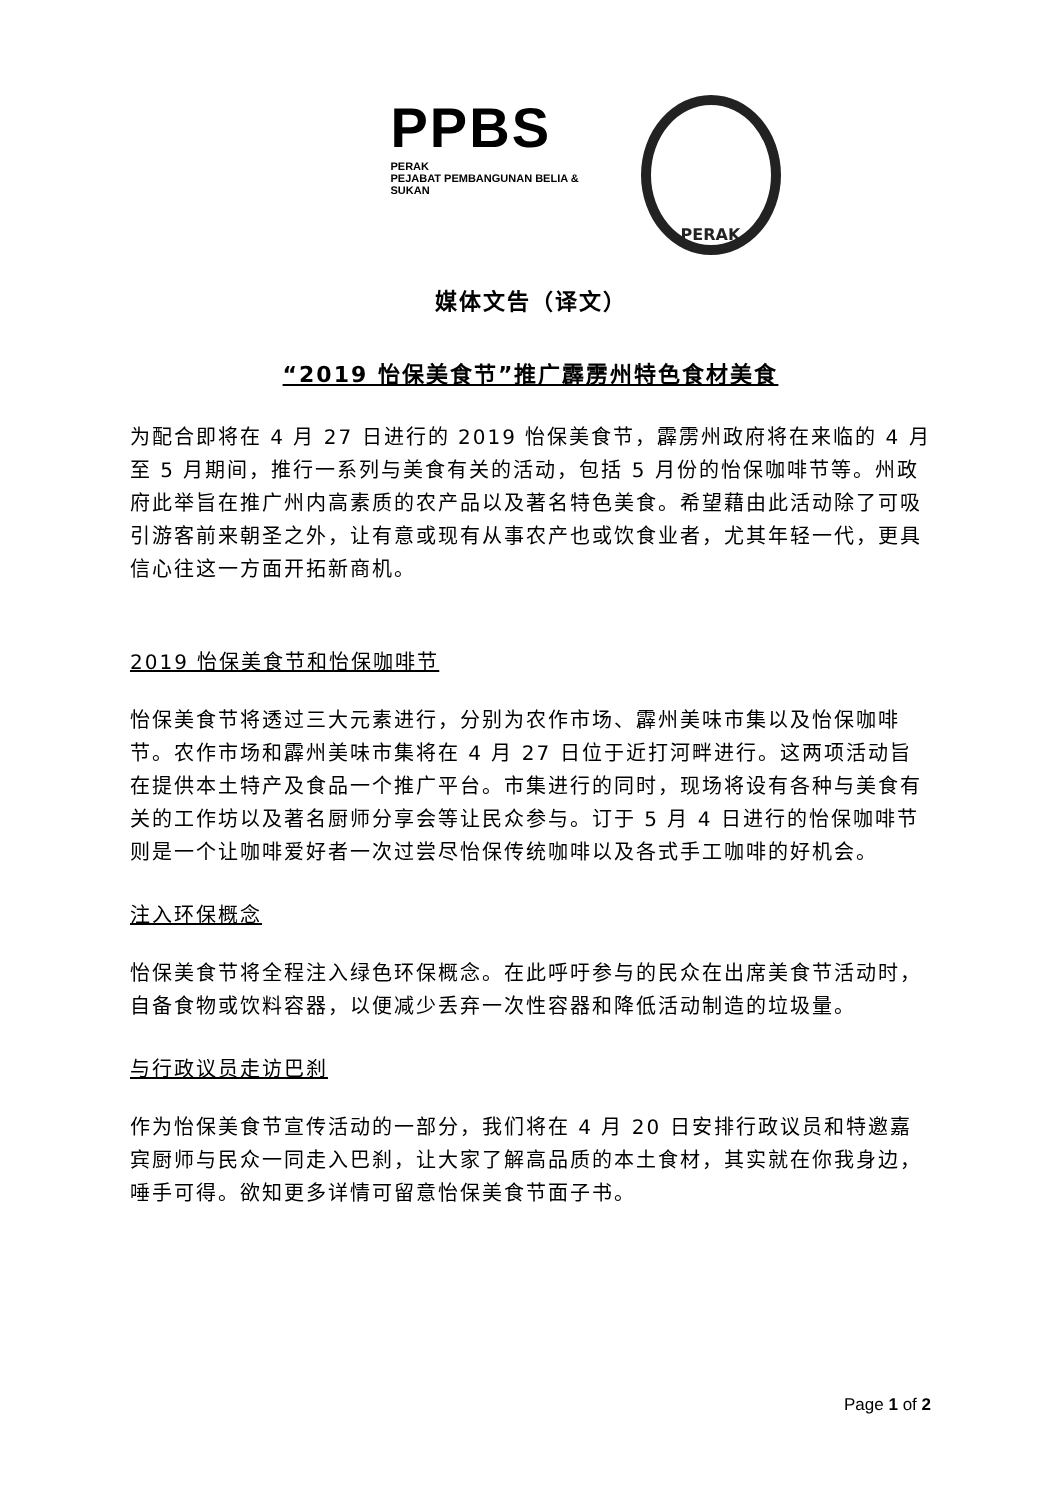PPBS
PERAK
PEJABAT PEMBANGUNAN BELIA & SUKAN
PERAK
媒体文告（译文）
“2019 怡保美食节”推广霹雳州特色食材美食
为配合即将在 4 月 27 日进行的 2019 怡保美食节，霹雳州政府将在来临的 4 月至 5 月期间，推行一系列与美食有关的活动，包括 5 月份的怡保咖啡节等。州政府此举旨在推广州内高素质的农产品以及著名特色美食。希望藉由此活动除了可吸引游客前来朝圣之外，让有意或现有从事农产也或饮食业者，尤其年轻一代，更具信心往这一方面开拓新商机。
2019 怡保美食节和怡保咖啡节
怡保美食节将透过三大元素进行，分别为农作市场、霹州美味市集以及怡保咖啡节。农作市场和霹州美味市集将在 4 月 27 日位于近打河畔进行。这两项活动旨在提供本土特产及食品一个推广平台。市集进行的同时，现场将设有各种与美食有关的工作坊以及著名厨师分享会等让民众参与。订于 5 月 4 日进行的怡保咖啡节则是一个让咖啡爱好者一次过尝尽怡保传统咖啡以及各式手工咖啡的好机会。
注入环保概念
怡保美食节将全程注入绿色环保概念。在此呼吁参与的民众在出席美食节活动时，自备食物或饮料容器，以便减少丢弃一次性容器和降低活动制造的垃圾量。
与行政议员走访巴刹
作为怡保美食节宣传活动的一部分，我们将在 4 月 20 日安排行政议员和特邀嘉宾厨师与民众一同走入巴刹，让大家了解高品质的本土食材，其实就在你我身边，唾手可得。欲知更多详情可留意怡保美食节面子书。
Page 1 of 2